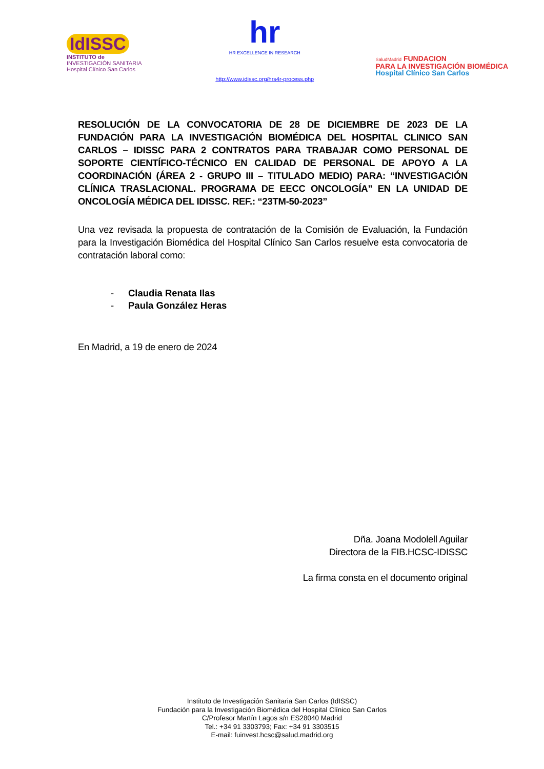IdISSC
INSTITUTO de
INVESTIGACIÓN SANITARIA
Hospital Clínico San Carlos
hr
HR EXCELLENCE IN RESEARCH
http://www.idissc.org/hrs4r-process.php
SaludMadrid FUNDACION
PARA LA INVESTIGACIÓN BIOMÉDICA
Hospital Clínico San Carlos
RESOLUCIÓN DE LA CONVOCATORIA DE 28 DE DICIEMBRE DE 2023 DE LA FUNDACIÓN PARA LA INVESTIGACIÓN BIOMÉDICA DEL HOSPITAL CLINICO SAN CARLOS – IDISSC PARA 2 CONTRATOS PARA TRABAJAR COMO PERSONAL DE SOPORTE CIENTÍFICO-TÉCNICO EN CALIDAD DE PERSONAL DE APOYO A LA COORDINACIÓN (ÁREA 2 - GRUPO III – TITULADO MEDIO) PARA: “INVESTIGACIÓN CLÍNICA TRASLACIONAL. PROGRAMA DE EECC ONCOLOGÍA” EN LA UNIDAD DE ONCOLOGÍA MÉDICA DEL IDISSC. REF.: “23TM-50-2023”
Una vez revisada la propuesta de contratación de la Comisión de Evaluación, la Fundación para la Investigación Biomédica del Hospital Clínico San Carlos resuelve esta convocatoria de contratación laboral como:
- Claudia Renata Ilas
- Paula González Heras
En Madrid, a 19 de enero de 2024
Dña. Joana Modolell Aguilar
Directora de la FIB.HCSC-IDISSC
La firma consta en el documento original
Instituto de Investigación Sanitaria San Carlos (IdISSC)
Fundación para la Investigación Biomédica del Hospital Clínico San Carlos
C/Profesor Martín Lagos s/n ES28040 Madrid
Tel.: +34 91 3303793; Fax: +34 91 3303515
E-mail: fuinvest.hcsc@salud.madrid.org